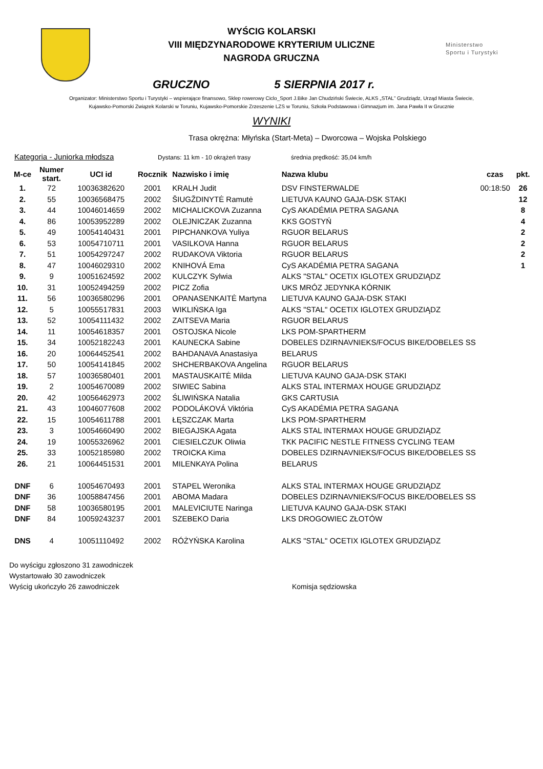Ministerstwo
Sportu i Turystyki
WYŚCIG KOLARSKI
VIII MIĘDZYNARODOWE KRYTERIUM ULICZNE
NAGRODA GRUCZNA
GRUCZNO 5 SIERPNIA 2017 r.
Organizator: Ministerstwo Sportu i Turystyki – wspierające finansowo, Sklep rowerowy Ciclo_Sport J.Bike Jan Chudziński Świecie, ALKS „STAL” Grudziądz, Urząd Miasta Świecie,
Kujawsko-Pomorski Związek Kolarski w Toruniu, Kujawsko-Pomorskie Zrzeszenie LZS w Toruniu, Szkoła Podstawowa i Gimnazjum im. Jana Pawła II w Grucznie
WYNIKI
Trasa okrężna: Młyńska (Start-Meta) – Dworcowa – Wojska Polskiego
Kategoria - Juniorka młodsza Dystans: 11 km - 10 okrążeń trasy średnia prędkość: 35,04 km/h
| M-ce | Numer start. | UCI id | Rocznik | Nazwisko i imię | Nazwa klubu | czas | pkt. |
| --- | --- | --- | --- | --- | --- | --- | --- |
| 1. | 72 | 10036382620 | 2001 | KRALH Judit | DSV FINSTERWALDE | 00:18:50 | 26 |
| 2. | 55 | 10036568475 | 2002 | ŠIUGŽDINYTĖ Ramutė | LIETUVA KAUNO GAJA-DSK STAKI | | 12 |
| 3. | 44 | 10046014659 | 2002 | MICHALICKOVA Zuzanna | CyS AKADÉMIA PETRA SAGANA | | 8 |
| 4. | 86 | 10053952289 | 2002 | OLEJNICZAK Zuzanna | KKS GOSTYŃ | | 4 |
| 5. | 49 | 10054140431 | 2001 | PIPCHANKOVA Yuliya | RGUOR BELARUS | | 2 |
| 6. | 53 | 10054710711 | 2001 | VASILKOVA Hanna | RGUOR BELARUS | | 2 |
| 7. | 51 | 10054297247 | 2002 | RUDAKOVA Viktoria | RGUOR BELARUS | | 2 |
| 8. | 47 | 10046029310 | 2002 | KNIHOVÁ Ema | CyS AKADÉMIA PETRA SAGANA | | 1 |
| 9. | 9 | 10051624592 | 2002 | KULCZYK Sylwia | ALKS "STAL" OCETIX IGLOTEX GRUDZIĄDZ | | |
| 10. | 31 | 10052494259 | 2002 | PICZ Zofia | UKS MRÓZ JEDYNKA KÓRNIK | | |
| 11. | 56 | 10036580296 | 2001 | OPANASENKAITĖ Martyna | LIETUVA KAUNO GAJA-DSK STAKI | | |
| 12. | 5 | 10055517831 | 2003 | WIKLIŃSKA Iga | ALKS "STAL" OCETIX IGLOTEX GRUDZIĄDZ | | |
| 13. | 52 | 10054111432 | 2002 | ZAITSEVA Maria | RGUOR BELARUS | | |
| 14. | 11 | 10054618357 | 2001 | OSTOJSKA Nicole | LKS POM-SPARTHERM | | |
| 15. | 34 | 10052182243 | 2001 | KAUNECKA Sabine | DOBELES DZIRNAVNIEKS/FOCUS BIKE/DOBELES SS | | |
| 16. | 20 | 10064452541 | 2002 | BAHDANAVA Anastasiya | BELARUS | | |
| 17. | 50 | 10054141845 | 2002 | SHCHERBAKOVA Angelina | RGUOR BELARUS | | |
| 18. | 57 | 10036580401 | 2001 | MASTAUSKAITĖ Milda | LIETUVA KAUNO GAJA-DSK STAKI | | |
| 19. | 2 | 10054670089 | 2002 | SIWIEC Sabina | ALKS STAL INTERMAX HOUGE GRUDZIĄDZ | | |
| 20. | 42 | 10056462973 | 2002 | ŚLIWIŃSKA Natalia | GKS CARTUSIA | | |
| 21. | 43 | 10046077608 | 2002 | PODOLÁKOVÁ Viktória | CyS AKADÉMIA PETRA SAGANA | | |
| 22. | 15 | 10054611788 | 2001 | ŁĘSZCZAK Marta | LKS POM-SPARTHERM | | |
| 23. | 3 | 10054660490 | 2002 | BIEGAJSKA Agata | ALKS STAL INTERMAX HOUGE GRUDZIĄDZ | | |
| 24. | 19 | 10055326962 | 2001 | CIESIELCZUK Oliwia | TKK PACIFIC NESTLE FITNESS CYCLING TEAM | | |
| 25. | 33 | 10052185980 | 2002 | TROICKA Kima | DOBELES DZIRNAVNIEKS/FOCUS BIKE/DOBELES SS | | |
| 26. | 21 | 10064451531 | 2001 | MILENKAYA Polina | BELARUS | | |
| DNF | 6 | 10054670493 | 2001 | STAPEL Weronika | ALKS STAL INTERMAX HOUGE GRUDZIĄDZ | | |
| DNF | 36 | 10058847456 | 2001 | ABOMA Madara | DOBELES DZIRNAVNIEKS/FOCUS BIKE/DOBELES SS | | |
| DNF | 58 | 10036580195 | 2001 | MALEVICIUTE Naringa | LIETUVA KAUNO GAJA-DSK STAKI | | |
| DNF | 84 | 10059243237 | 2001 | SZEBEKO Daria | LKS DROGOWIEC ZŁOTÓW | | |
| DNS | 4 | 10051110492 | 2002 | RÓŻYŃSKA Karolina | ALKS "STAL" OCETIX IGLOTEX GRUDZIĄDZ | | |
Do wyścigu zgłoszono 31 zawodniczek
Wystartowało 30 zawodniczek
Wyścig ukończyło 26 zawodniczek Komisja sędziowska